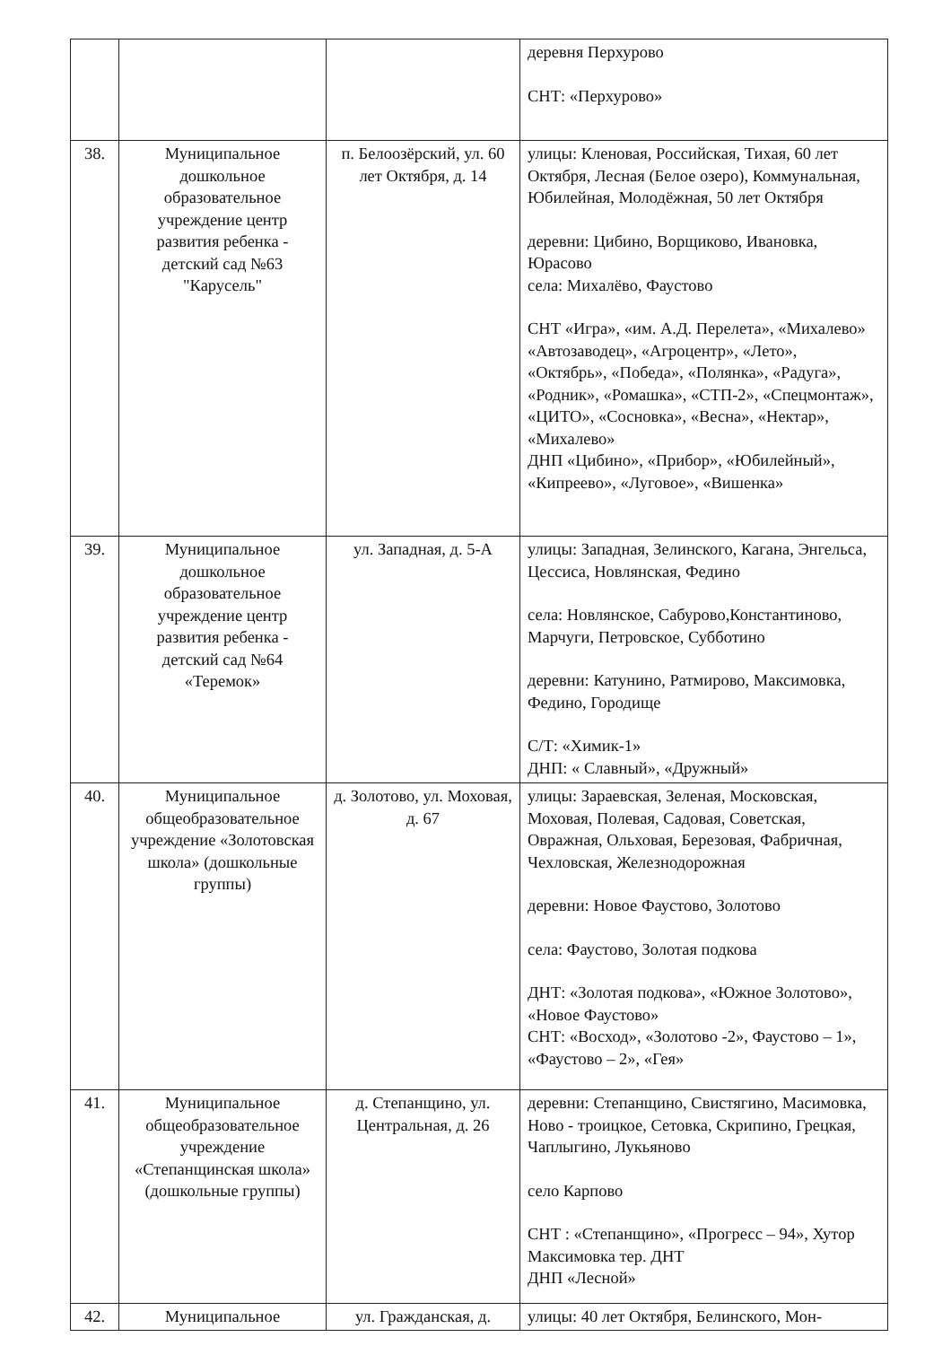| | | | деревня Перхурово СНТ: «Перхурово» |
| 38. | Муниципальное дошкольное образовательное учреждение центр развития ребенка - детский сад №63 "Карусель" | п. Белоозёрский, ул. 60 лет Октября, д. 14 | улицы: Кленовая, Российская, Тихая, 60 лет Октября, Лесная (Белое озеро), Коммунальная, Юбилейная, Молодёжная, 50 лет Октября деревни: Цибино, Ворщиково, Ивановка, Юрасово села: Михалёво, Фаустово СНТ «Игра», «им. А.Д. Перелета», «Михалево» «Автозаводец», «Агроцентр», «Лето», «Октябрь», «Победа», «Полянка», «Радуга», «Родник», «Ромашка», «СТП-2», «Спецмонтаж», «ЦИТО», «Сосновка», «Весна», «Нектар», «Михалево» ДНП «Цибино», «Прибор», «Юбилейный», «Кипреево», «Луговое», «Вишенка» |
| 39. | Муниципальное дошкольное образовательное учреждение центр развития ребенка - детский сад №64 «Теремок» | ул. Западная, д. 5-А | улицы: Западная, Зелинского, Кагана, Энгельса, Цессиса, Новлянская, Федино села: Новлянское, Сабурово,Константиново, Марчуги, Петровское, Субботино деревни: Катунино, Ратмирово, Максимовка, Федино, Городище С/Т: «Химик-1» ДНП: « Славный», «Дружный» |
| 40. | Муниципальное общеобразовательное учреждение «Золотовская школа» (дошкольные группы) | д. Золотово, ул. Моховая, д. 67 | улицы: Зараевская, Зеленая, Московская, Моховая, Полевая, Садовая, Советская, Овражная, Ольховая, Березовая, Фабричная, Чехловская, Железнодорожная деревни: Новое Фаустово, Золотово села: Фаустово, Золотая подкова ДНТ: «Золотая подкова», «Южное Золотово», «Новое Фаустово» СНТ: «Восход», «Золотово -2», Фаустово – 1», «Фаустово – 2», «Гея» |
| 41. | Муниципальное общеобразовательное учреждение «Степанщинская школа» (дошкольные группы) | д. Степанщино, ул. Центральная, д. 26 | деревни: Степанщино, Свистягино, Масимовка, Ново - троицкое, Сетовка, Скрипино, Грецкая, Чаплыгино, Лукьяново село Карпово СНТ : «Степанщино», «Прогресс – 94», Хутор Максимовка тер. ДНТ ДНП «Лесной» |
| 42. | Муниципальное | ул. Гражданская, д. | улицы: 40 лет Октября, Белинского, Мон- |